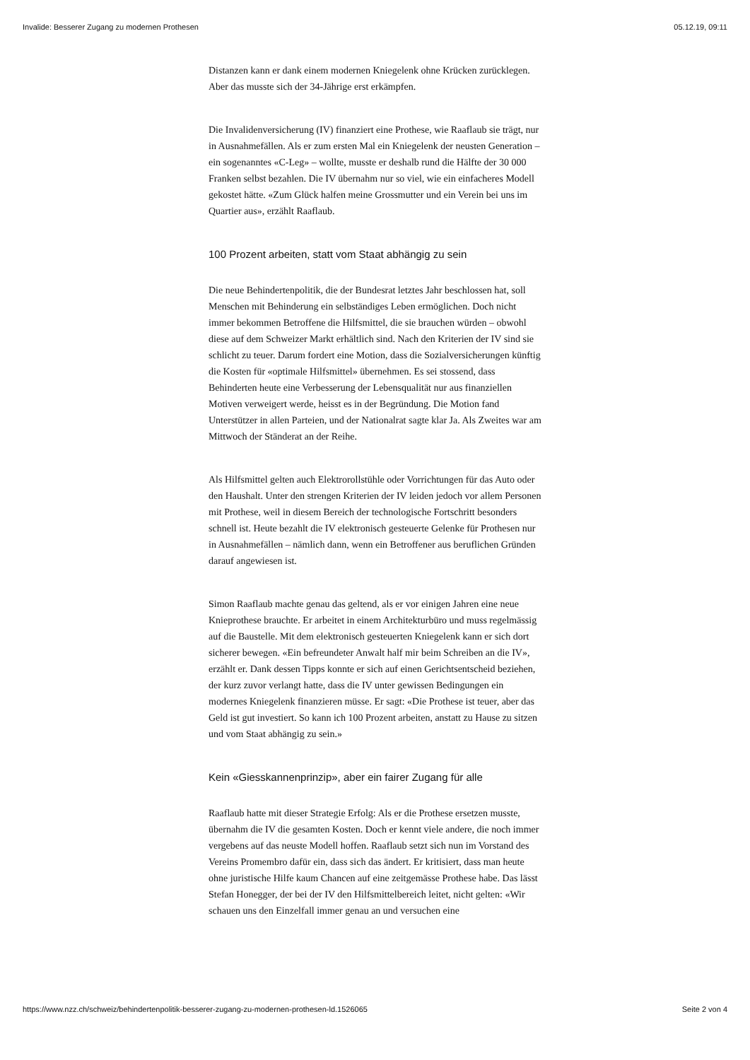Invalide: Besserer Zugang zu modernen Prothesen 05.12.19, 09:11
Distanzen kann er dank einem modernen Kniegelenk ohne Krücken zurücklegen. Aber das musste sich der 34-Jährige erst erkämpfen.
Die Invalidenversicherung (IV) finanziert eine Prothese, wie Raaflaub sie trägt, nur in Ausnahmefällen. Als er zum ersten Mal ein Kniegelenk der neusten Generation – ein sogenanntes «C-Leg» – wollte, musste er deshalb rund die Hälfte der 30 000 Franken selbst bezahlen. Die IV übernahm nur so viel, wie ein einfacheres Modell gekostet hätte. «Zum Glück halfen meine Grossmutter und ein Verein bei uns im Quartier aus», erzählt Raaflaub.
100 Prozent arbeiten, statt vom Staat abhängig zu sein
Die neue Behindertenpolitik, die der Bundesrat letztes Jahr beschlossen hat, soll Menschen mit Behinderung ein selbständiges Leben ermöglichen. Doch nicht immer bekommen Betroffene die Hilfsmittel, die sie brauchen würden – obwohl diese auf dem Schweizer Markt erhältlich sind. Nach den Kriterien der IV sind sie schlicht zu teuer. Darum fordert eine Motion, dass die Sozialversicherungen künftig die Kosten für «optimale Hilfsmittel» übernehmen. Es sei stossend, dass Behinderten heute eine Verbesserung der Lebensqualität nur aus finanziellen Motiven verweigert werde, heisst es in der Begründung. Die Motion fand Unterstützer in allen Parteien, und der Nationalrat sagte klar Ja. Als Zweites war am Mittwoch der Ständerat an der Reihe.
Als Hilfsmittel gelten auch Elektrorollstühle oder Vorrichtungen für das Auto oder den Haushalt. Unter den strengen Kriterien der IV leiden jedoch vor allem Personen mit Prothese, weil in diesem Bereich der technologische Fortschritt besonders schnell ist. Heute bezahlt die IV elektronisch gesteuerte Gelenke für Prothesen nur in Ausnahmefällen – nämlich dann, wenn ein Betroffener aus beruflichen Gründen darauf angewiesen ist.
Simon Raaflaub machte genau das geltend, als er vor einigen Jahren eine neue Knieprothese brauchte. Er arbeitet in einem Architekturbüro und muss regelmässig auf die Baustelle. Mit dem elektronisch gesteuerten Kniegelenk kann er sich dort sicherer bewegen. «Ein befreundeter Anwalt half mir beim Schreiben an die IV», erzählt er. Dank dessen Tipps konnte er sich auf einen Gerichtsentscheid beziehen, der kurz zuvor verlangt hatte, dass die IV unter gewissen Bedingungen ein modernes Kniegelenk finanzieren müsse. Er sagt: «Die Prothese ist teuer, aber das Geld ist gut investiert. So kann ich 100 Prozent arbeiten, anstatt zu Hause zu sitzen und vom Staat abhängig zu sein.»
Kein «Giesskannenprinzip», aber ein fairer Zugang für alle
Raaflaub hatte mit dieser Strategie Erfolg: Als er die Prothese ersetzen musste, übernahm die IV die gesamten Kosten. Doch er kennt viele andere, die noch immer vergebens auf das neuste Modell hoffen. Raaflaub setzt sich nun im Vorstand des Vereins Promembro dafür ein, dass sich das ändert. Er kritisiert, dass man heute ohne juristische Hilfe kaum Chancen auf eine zeitgemässe Prothese habe. Das lässt Stefan Honegger, der bei der IV den Hilfsmittelbereich leitet, nicht gelten: «Wir schauen uns den Einzelfall immer genau an und versuchen eine
https://www.nzz.ch/schweiz/behindertenpolitik-besserer-zugang-zu-modernen-prothesen-ld.1526065 Seite 2 von 4